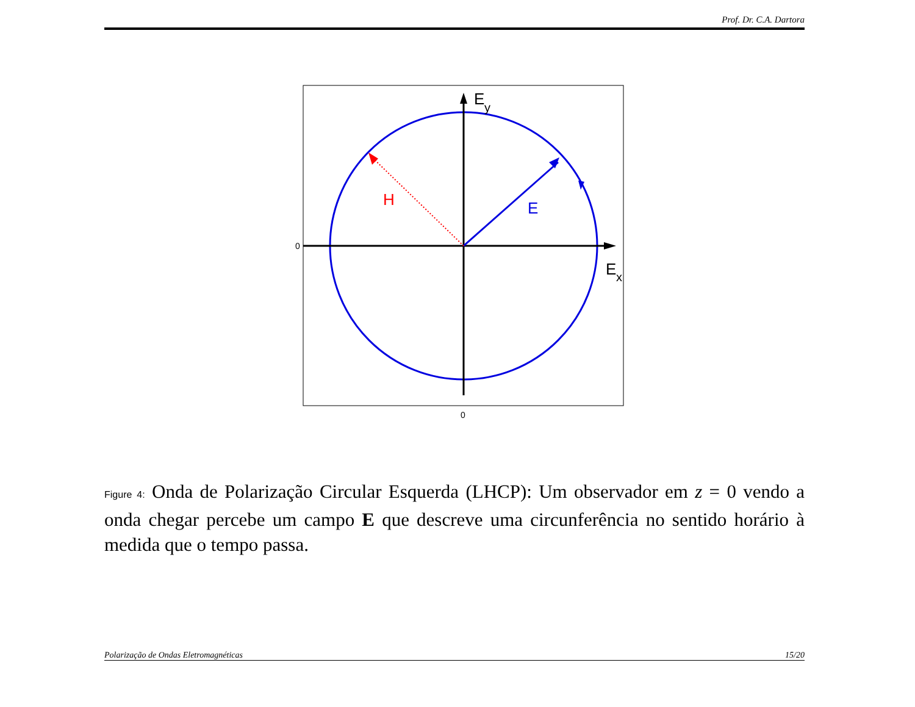Prof. Dr. C.A. Dartora
E
y
E
x
H
E
0
0
Figure 4: Onda de Polarização Circular Esquerda (LHCP): Um observador em z = 0 vendo a onda chegar percebe um campo E que descreve uma circunferência no sentido horário à medida que o tempo passa.
Polarização de Ondas Eletromagnéticas 15/20